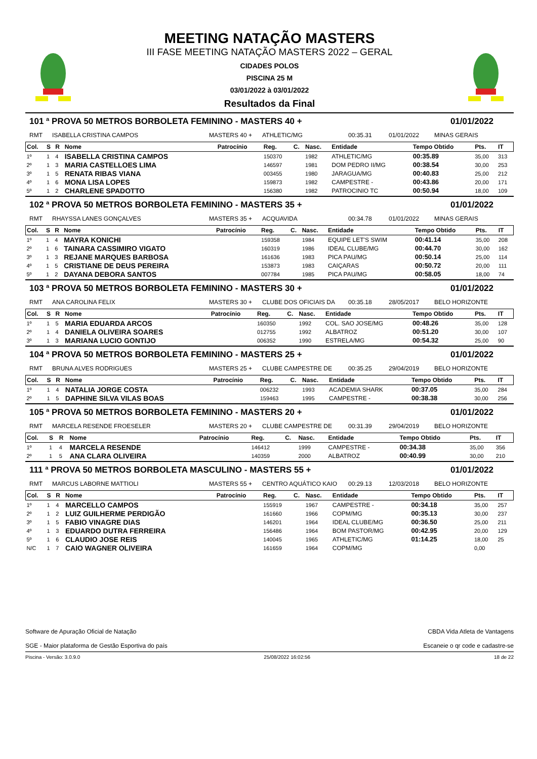MEETING NATAÇÃO MASTERS
III FASE MEETING NATAÇÃO MASTERS 2022 – GERAL
CIDADES POLOS
PISCINA 25 M
03/01/2022 à 03/01/2022
Resultados da Final
101 ª PROVA 50 METROS BORBOLETA FEMININO - MASTERS 40 + 01/01/2022
RMT ISABELLA CRISTINA CAMPOS MASTERS 40 + ATHLETIC/MG 00:35.31 01/01/2022 MINAS GERAIS
| Col. | S | R | Nome | Patrocínio | Reg. | C. | Nasc. | Entidade | Tempo Obtido | Pts. | IT |
| --- | --- | --- | --- | --- | --- | --- | --- | --- | --- | --- | --- |
| 1º | 1 | 4 | ISABELLA CRISTINA CAMPOS | | 150370 | | 1982 | ATHLETIC/MG | 00:35.89 | 35,00 | 313 |
| 2º | 1 | 3 | MARIA CASTELLOES LIMA | | 146597 | | 1981 | DOM PEDRO II/MG | 00:38.54 | 30,00 | 253 |
| 3º | 1 | 5 | RENATA RIBAS VIANA | | 003455 | | 1980 | JARAGUA/MG | 00:40.83 | 25,00 | 212 |
| 4º | 1 | 6 | MONA LISA LOPES | | 159873 | | 1982 | CAMPESTRE - | 00:43.86 | 20,00 | 171 |
| 5º | 1 | 2 | CHARLENE SPADOTTO | | 156380 | | 1982 | PATROCINIO TC | 00:50.94 | 18,00 | 109 |
102 ª PROVA 50 METROS BORBOLETA FEMININO - MASTERS 35 + 01/01/2022
RMT RHAYSSA LANES GONÇALVES MASTERS 35 + ACQUAVIDA 00:34.78 01/01/2022 MINAS GERAIS
| Col. | S | R | Nome | Patrocínio | Reg. | C. | Nasc. | Entidade | Tempo Obtido | Pts. | IT |
| --- | --- | --- | --- | --- | --- | --- | --- | --- | --- | --- | --- |
| 1º | 1 | 4 | MAYRA KONICHI | | 159358 | | 1984 | EQUIPE LET'S SWIM | 00:41.14 | 35,00 | 208 |
| 2º | 1 | 6 | TAINARA CASSIMIRO VIGATO | | 160319 | | 1986 | IDEAL CLUBE/MG | 00:44.70 | 30,00 | 162 |
| 3º | 1 | 3 | REJANE MARQUES BARBOSA | | 161636 | | 1983 | PICA PAU/MG | 00:50.14 | 25,00 | 114 |
| 4º | 1 | 5 | CRISTIANE DE DEUS PEREIRA | | 153873 | | 1983 | CAIÇARAS | 00:50.72 | 20,00 | 111 |
| 5º | 1 | 2 | DAYANA DEBORA SANTOS | | 007784 | | 1985 | PICA PAU/MG | 00:58.05 | 18,00 | 74 |
103 ª PROVA 50 METROS BORBOLETA FEMININO - MASTERS 30 + 01/01/2022
RMT ANA CAROLINA FELIX MASTERS 30 + CLUBE DOS OFICIAIS DA 00:35.18 28/05/2017 BELO HORIZONTE
| Col. | S | R | Nome | Patrocínio | Reg. | C. | Nasc. | Entidade | Tempo Obtido | Pts. | IT |
| --- | --- | --- | --- | --- | --- | --- | --- | --- | --- | --- | --- |
| 1º | 1 | 5 | MARIA EDUARDA ARCOS | | 160350 | | 1992 | COL. SAO JOSE/MG | 00:48.26 | 35,00 | 128 |
| 2º | 1 | 4 | DANIELA OLIVEIRA SOARES | | 012755 | | 1992 | ALBATROZ | 00:51.20 | 30,00 | 107 |
| 3º | 1 | 3 | MARIANA LUCIO GONTIJO | | 006352 | | 1990 | ESTRELA/MG | 00:54.32 | 25,00 | 90 |
104 ª PROVA 50 METROS BORBOLETA FEMININO - MASTERS 25 + 01/01/2022
RMT BRUNA ALVES RODRIGUES MASTERS 25 + CLUBE CAMPESTRE DE 00:35.25 29/04/2019 BELO HORIZONTE
| Col. | S | R | Nome | Patrocínio | Reg. | C. | Nasc. | Entidade | Tempo Obtido | Pts. | IT |
| --- | --- | --- | --- | --- | --- | --- | --- | --- | --- | --- | --- |
| 1º | 1 | 4 | NATALIA JORGE COSTA | | 006232 | | 1993 | ACADEMIA SHARK | 00:37.05 | 35,00 | 284 |
| 2º | 1 | 5 | DAPHINE SILVA VILAS BOAS | | 159463 | | 1995 | CAMPESTRE - | 00:38.38 | 30,00 | 256 |
105 ª PROVA 50 METROS BORBOLETA FEMININO - MASTERS 20 + 01/01/2022
RMT MARCELA RESENDE FROESELER MASTERS 20 + CLUBE CAMPESTRE DE 00:31.39 29/04/2019 BELO HORIZONTE
| Col. | S | R | Nome | Patrocínio | Reg. | C. | Nasc. | Entidade | Tempo Obtido | Pts. | IT |
| --- | --- | --- | --- | --- | --- | --- | --- | --- | --- | --- | --- |
| 1º | 1 | 4 | MARCELA RESENDE | | 146412 | | 1999 | CAMPESTRE - | 00:34.38 | 35,00 | 356 |
| 2º | 1 | 5 | ANA CLARA OLIVEIRA | | 140359 | | 2000 | ALBATROZ | 00:40.99 | 30,00 | 210 |
111 ª PROVA 50 METROS BORBOLETA MASCULINO - MASTERS 55 + 01/01/2022
RMT MARCUS LABORNE MATTIOLI MASTERS 55 + CENTRO AQUÁTICO KAIO 00:29.13 12/03/2018 BELO HORIZONTE
| Col. | S | R | Nome | Patrocínio | Reg. | C. | Nasc. | Entidade | Tempo Obtido | Pts. | IT |
| --- | --- | --- | --- | --- | --- | --- | --- | --- | --- | --- | --- |
| 1º | 1 | 4 | MARCELLO CAMPOS | | 155919 | | 1967 | CAMPESTRE - | 00:34.18 | 35,00 | 257 |
| 2º | 1 | 2 | LUIZ GUILHERME PERDIGÃO | | 161660 | | 1966 | COPM/MG | 00:35.13 | 30,00 | 237 |
| 3º | 1 | 5 | FABIO VINAGRE DIAS | | 146201 | | 1964 | IDEAL CLUBE/MG | 00:36.50 | 25,00 | 211 |
| 4º | 1 | 3 | EDUARDO DUTRA FERREIRA | | 156486 | | 1964 | BOM PASTOR/MG | 00:42.95 | 20,00 | 129 |
| 5º | 1 | 6 | CLAUDIO JOSE REIS | | 140045 | | 1965 | ATHLETIC/MG | 01:14.25 | 18,00 | 25 |
| N/C | 1 | 7 | CAIO WAGNER OLIVEIRA | | 161659 | | 1964 | COPM/MG | | 0,00 | |
Software de Apuração Oficial de Natação
SGE - Maior plataforma de Gestão Esportiva do país
CBDA Vida Atleta de Vantagens
Escaneie o qr code e cadastre-se
Piscina - Versão: 3.0.9.0 25/08/2022 16:02:56 18 de 22